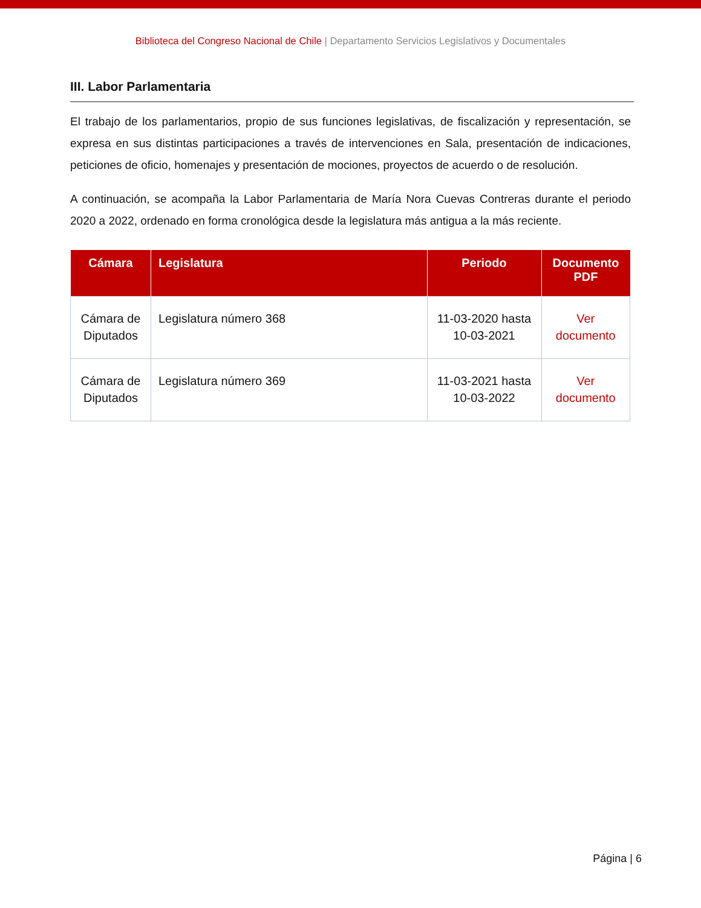Biblioteca del Congreso Nacional de Chile | Departamento Servicios Legislativos y Documentales
III. Labor Parlamentaria
El trabajo de los parlamentarios, propio de sus funciones legislativas, de fiscalización y representación, se expresa en sus distintas participaciones a través de intervenciones en Sala, presentación de indicaciones, peticiones de oficio, homenajes y presentación de mociones, proyectos de acuerdo o de resolución.
A continuación, se acompaña la Labor Parlamentaria de María Nora Cuevas Contreras durante el periodo 2020 a 2022, ordenado en forma cronológica desde la legislatura más antigua a la más reciente.
| Cámara | Legislatura | Periodo | Documento PDF |
| --- | --- | --- | --- |
| Cámara de Diputados | Legislatura número 368 | 11-03-2020 hasta 10-03-2021 | Ver documento |
| Cámara de Diputados | Legislatura número 369 | 11-03-2021 hasta 10-03-2022 | Ver documento |
Página | 6